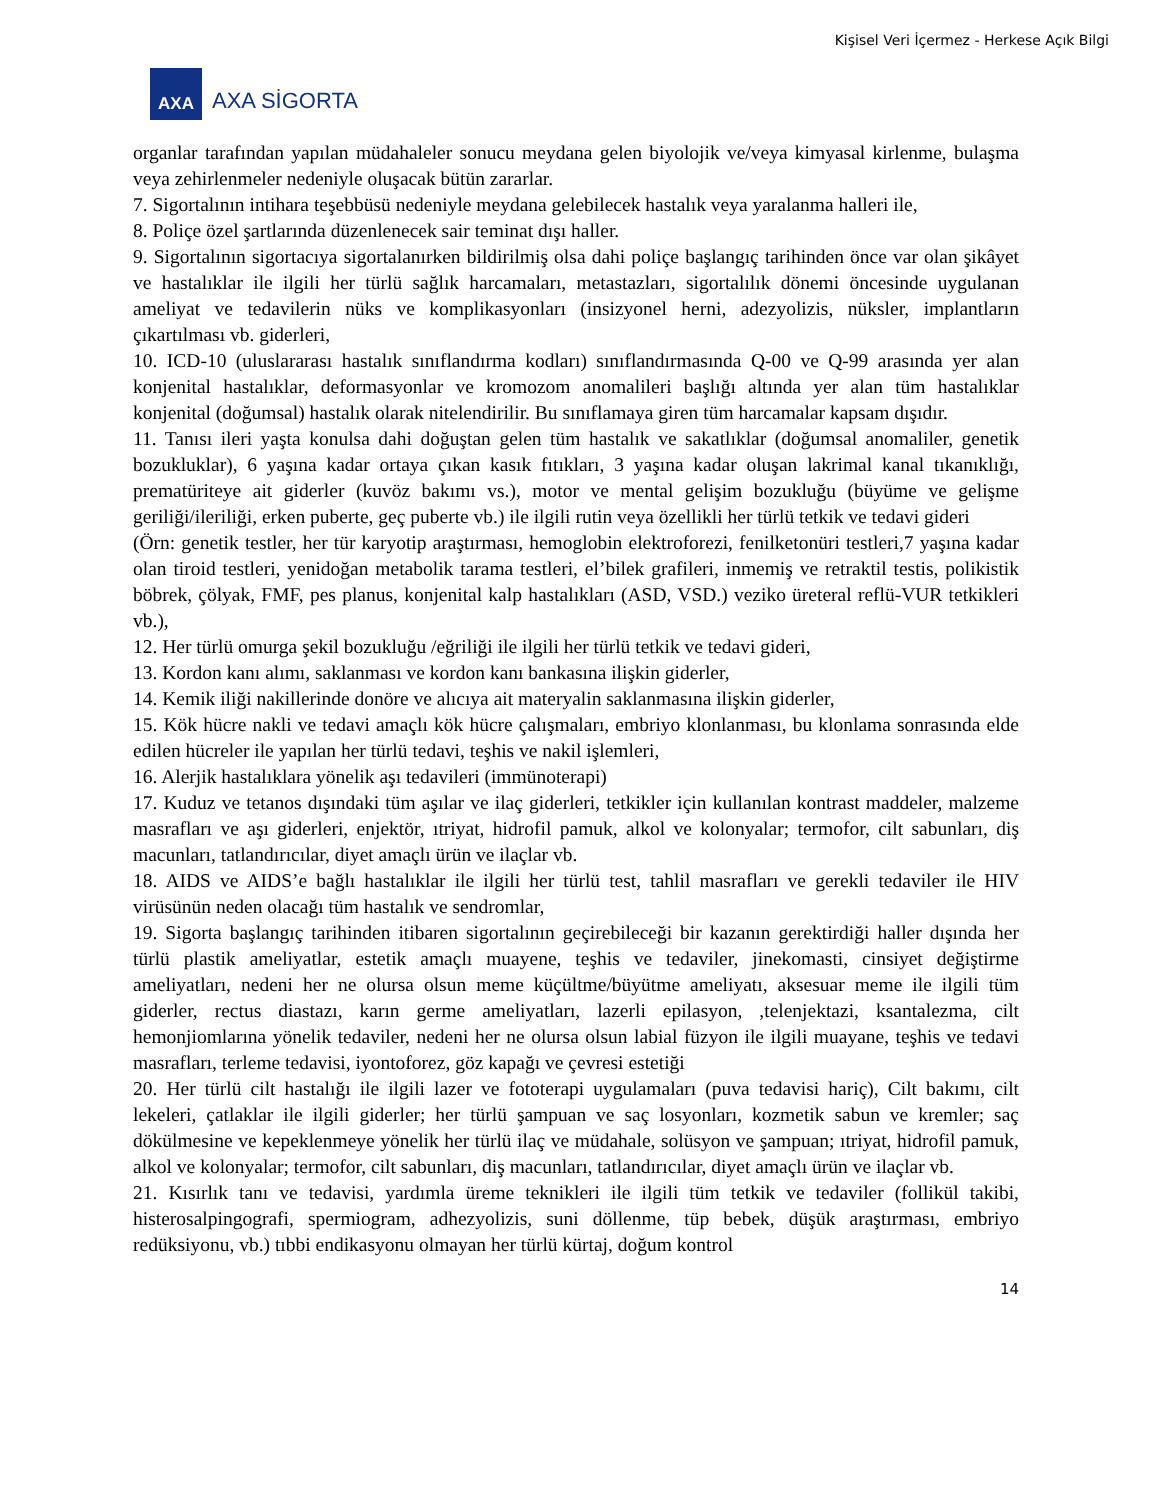Kişisel Veri İçermez - Herkese Açık Bilgi
AXA
AXA SİGORTA
organlar tarafından yapılan müdahaleler sonucu meydana gelen biyolojik ve/veya kimyasal kirlenme, bulaşma veya zehirlenmeler nedeniyle oluşacak bütün zararlar.
7. Sigortalının intihara teşebbüsü nedeniyle meydana gelebilecek hastalık veya yaralanma halleri ile,
8. Poliçe özel şartlarında düzenlenecek sair teminat dışı haller.
9. Sigortalının sigortacıya sigortalanırken bildirilmiş olsa dahi poliçe başlangıç tarihinden önce var olan şikâyet ve hastalıklar ile ilgili her türlü sağlık harcamaları, metastazları, sigortalılık dönemi öncesinde uygulanan ameliyat ve tedavilerin nüks ve komplikasyonları (insizyonel herni, adezyolizis, nüksler, implantların çıkartılması vb. giderleri,
10. ICD-10 (uluslararası hastalık sınıflandırma kodları) sınıflandırmasında Q-00 ve Q-99 arasında yer alan konjenital hastalıklar, deformasyonlar ve kromozom anomalileri başlığı altında yer alan tüm hastalıklar konjenital (doğumsal) hastalık olarak nitelendirilir. Bu sınıflamaya giren tüm harcamalar kapsam dışıdır.
11. Tanısı ileri yaşta konulsa dahi doğuştan gelen tüm hastalık ve sakatlıklar (doğumsal anomaliler, genetik bozukluklar), 6 yaşına kadar ortaya çıkan kasık fıtıkları, 3 yaşına kadar oluşan lakrimal kanal tıkanıklığı, prematüriteye ait giderler (kuvöz bakımı vs.), motor ve mental gelişim bozukluğu (büyüme ve gelişme geriliği/ileriliği, erken puberte, geç puberte vb.) ile ilgili rutin veya özellikli her türlü tetkik ve tedavi gideri
(Örn: genetik testler, her tür karyotip araştırması, hemoglobin elektroforezi, fenilketonüri testleri,7 yaşına kadar olan tiroid testleri, yenidoğan metabolik tarama testleri, el’bilek grafileri, inmemiş ve retraktil testis, polikistik böbrek, çölyak, FMF, pes planus, konjenital kalp hastalıkları (ASD, VSD.) veziko üreteral reflü-VUR tetkikleri vb.),
12. Her türlü omurga şekil bozukluğu /eğriliği ile ilgili her türlü tetkik ve tedavi gideri,
13. Kordon kanı alımı, saklanması ve kordon kanı bankasına ilişkin giderler,
14. Kemik iliği nakillerinde donöre ve alıcıya ait materyalin saklanmasına ilişkin giderler,
15. Kök hücre nakli ve tedavi amaçlı kök hücre çalışmaları, embriyo klonlanması, bu klonlama sonrasında elde edilen hücreler ile yapılan her türlü tedavi, teşhis ve nakil işlemleri,
16. Alerjik hastalıklara yönelik aşı tedavileri (immünoterapi)
17. Kuduz ve tetanos dışındaki tüm aşılar ve ilaç giderleri, tetkikler için kullanılan kontrast maddeler, malzeme masrafları ve aşı giderleri, enjektör, ıtriyat, hidrofil pamuk, alkol ve kolonyalar; termofor, cilt sabunları, diş macunları, tatlandırıcılar, diyet amaçlı ürün ve ilaçlar vb.
18. AIDS ve AIDS’e bağlı hastalıklar ile ilgili her türlü test, tahlil masrafları ve gerekli tedaviler ile HIV virüsünün neden olacağı tüm hastalık ve sendromlar,
19. Sigorta başlangıç tarihinden itibaren sigortalının geçirebileceği bir kazanın gerektirdiği haller dışında her türlü plastik ameliyatlar, estetik amaçlı muayene, teşhis ve tedaviler, jinekomasti, cinsiyet değiştirme ameliyatları, nedeni her ne olursa olsun meme küçültme/büyütme ameliyatı, aksesuar meme ile ilgili tüm giderler, rectus diastazı, karın germe ameliyatları, lazerli epilasyon, ,telenjektazi, ksantalezma, cilt hemonjiomlarına yönelik tedaviler, nedeni her ne olursa olsun labial füzyon ile ilgili muayane, teşhis ve tedavi masrafları, terleme tedavisi, iyontoforez, göz kapağı ve çevresi estetiği
20. Her türlü cilt hastalığı ile ilgili lazer ve fototerapi uygulamaları (puva tedavisi hariç), Cilt bakımı, cilt lekeleri, çatlaklar ile ilgili giderler; her türlü şampuan ve saç losyonları, kozmetik sabun ve kremler; saç dökülmesine ve kepeklenmeye yönelik her türlü ilaç ve müdahale, solüsyon ve şampuan; ıtriyat, hidrofil pamuk, alkol ve kolonyalar; termofor, cilt sabunları, diş macunları, tatlandırıcılar, diyet amaçlı ürün ve ilaçlar vb.
21. Kısırlık tanı ve tedavisi, yardımla üreme teknikleri ile ilgili tüm tetkik ve tedaviler (follikül takibi, histerosalpingografi, spermiogram, adhezyolizis, suni döllenme, tüp bebek, düşük araştırması, embriyo redüksiyonu, vb.) tıbbi endikasyonu olmayan her türlü kürtaj, doğum kontrol
14